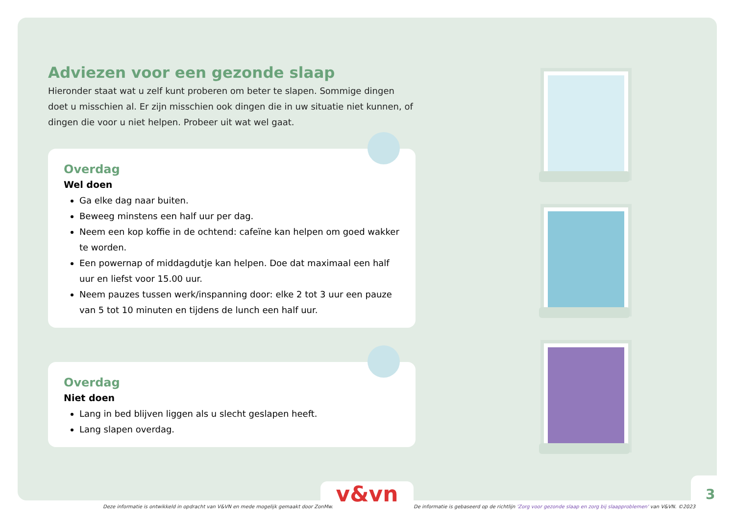Adviezen voor een gezonde slaap
Hieronder staat wat u zelf kunt proberen om beter te slapen. Sommige dingen doet u misschien al. Er zijn misschien ook dingen die in uw situatie niet kunnen, of dingen die voor u niet helpen. Probeer uit wat wel gaat.
Overdag
Wel doen
Ga elke dag naar buiten.
Beweeg minstens een half uur per dag.
Neem een kop koffie in de ochtend: cafeïne kan helpen om goed wakker te worden.
Een powernap of middagdutje kan helpen. Doe dat maximaal een half uur en liefst voor 15.00 uur.
Neem pauzes tussen werk/inspanning door: elke 2 tot 3 uur een pauze van 5 tot 10 minuten en tijdens de lunch een half uur.
Overdag
Niet doen
Lang in bed blijven liggen als u slecht geslapen heeft.
Lang slapen overdag.
v&vn 3
Deze informatie is ontwikkeld in opdracht van V&VN en mede mogelijk gemaakt door ZonMw.
De informatie is gebaseerd op de richtlijn 'Zorg voor gezonde slaap en zorg bij slaapproblemen' van V&VN. ©2023